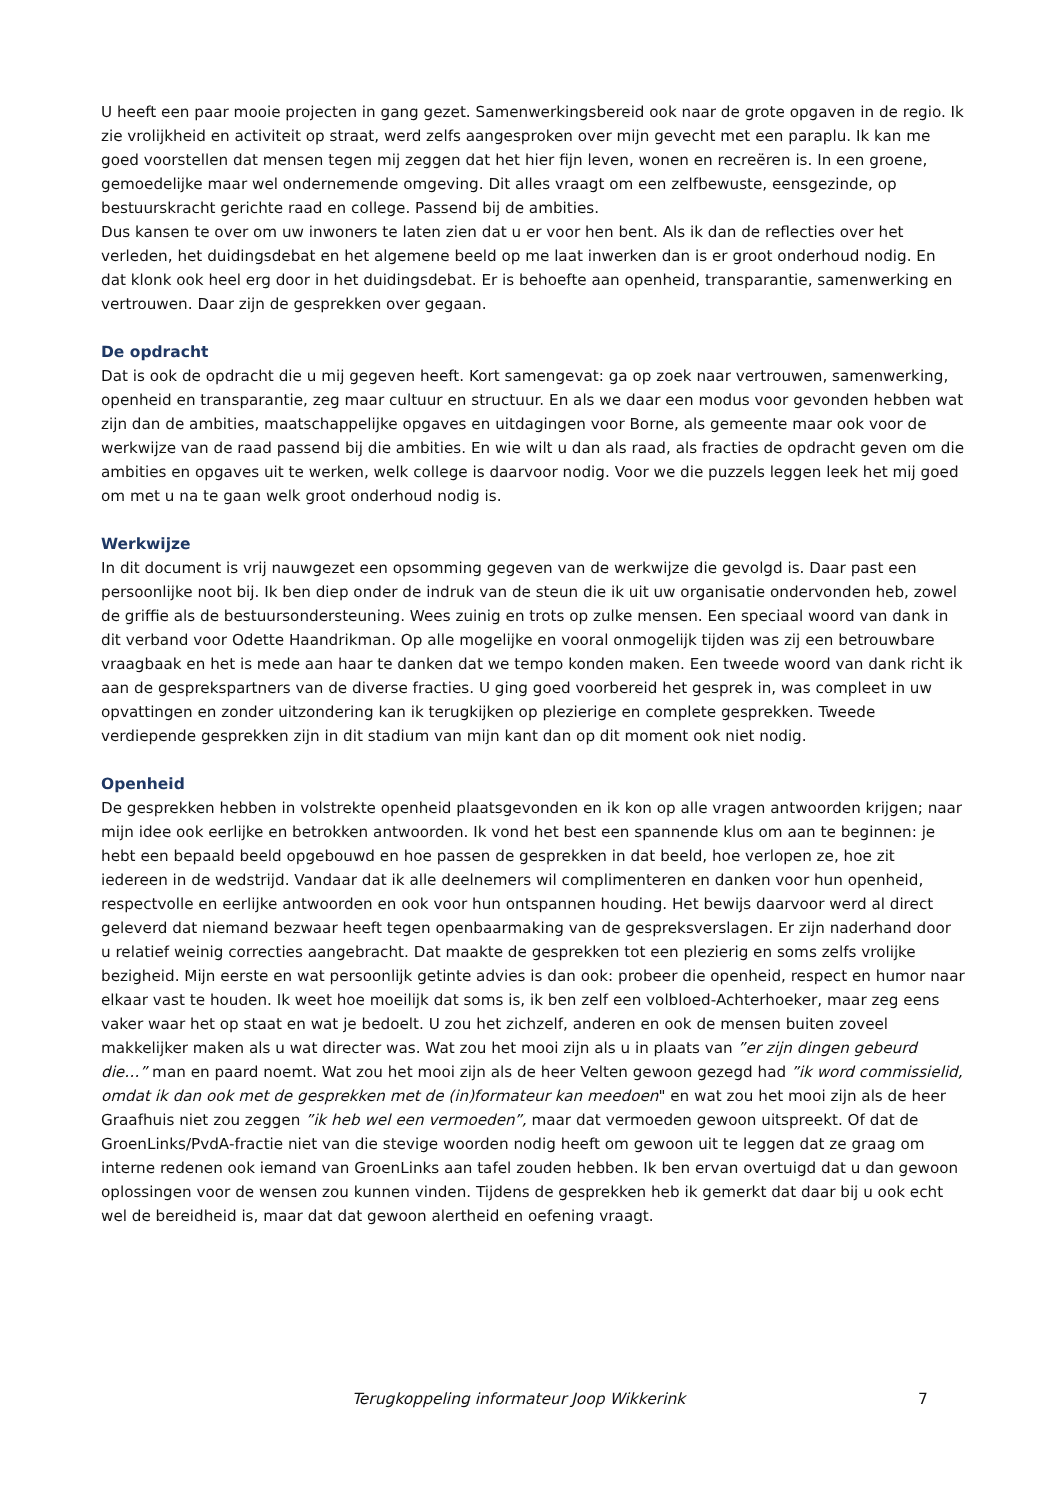U heeft een paar mooie projecten in gang gezet. Samenwerkingsbereid ook naar de grote opgaven in de regio. Ik zie vrolijkheid en activiteit op straat, werd zelfs aangesproken over mijn gevecht met een paraplu. Ik kan me goed voorstellen dat mensen tegen mij zeggen dat het hier fijn leven, wonen en recreëren is. In een groene, gemoedelijke maar wel ondernemende omgeving. Dit alles vraagt om een zelfbewuste, eensgezinde, op bestuurskracht gerichte raad en college. Passend bij de ambities.
Dus kansen te over om uw inwoners te laten zien dat u er voor hen bent. Als ik dan de reflecties over het verleden, het duidingsdebat en het algemene beeld op me laat inwerken dan is er groot onderhoud nodig. En dat klonk ook heel erg door in het duidingsdebat. Er is behoefte aan openheid, transparantie, samenwerking en vertrouwen. Daar zijn de gesprekken over gegaan.
De opdracht
Dat is ook de opdracht die u mij gegeven heeft. Kort samengevat: ga op zoek naar vertrouwen, samenwerking, openheid en transparantie, zeg maar cultuur en structuur. En als we daar een modus voor gevonden hebben wat zijn dan de ambities, maatschappelijke opgaves en uitdagingen voor Borne, als gemeente maar ook voor de werkwijze van de raad passend bij die ambities. En wie wilt u dan als raad, als fracties de opdracht geven om die ambities en opgaves uit te werken, welk college is daarvoor nodig. Voor we die puzzels leggen leek het mij goed om met u na te gaan welk groot onderhoud nodig is.
Werkwijze
In dit document is vrij nauwgezet een opsomming gegeven van de werkwijze die gevolgd is. Daar past een persoonlijke noot bij. Ik ben diep onder de indruk van de steun die ik uit uw organisatie ondervonden heb, zowel de griffie als de bestuursondersteuning. Wees zuinig en trots op zulke mensen. Een speciaal woord van dank in dit verband voor Odette Haandrikman. Op alle mogelijke en vooral onmogelijk tijden was zij een betrouwbare vraagbaak en het is mede aan haar te danken dat we tempo konden maken. Een tweede woord van dank richt ik aan de gesprekspartners van de diverse fracties. U ging goed voorbereid het gesprek in, was compleet in uw opvattingen en zonder uitzondering kan ik terugkijken op plezierige en complete gesprekken. Tweede verdiepende gesprekken zijn in dit stadium van mijn kant dan op dit moment ook niet nodig.
Openheid
De gesprekken hebben in volstrekte openheid plaatsgevonden en ik kon op alle vragen antwoorden krijgen; naar mijn idee ook eerlijke en betrokken antwoorden. Ik vond het best een spannende klus om aan te beginnen: je hebt een bepaald beeld opgebouwd en hoe passen de gesprekken in dat beeld, hoe verlopen ze, hoe zit iedereen in de wedstrijd. Vandaar dat ik alle deelnemers wil complimenteren en danken voor hun openheid, respectvolle en eerlijke antwoorden en ook voor hun ontspannen houding. Het bewijs daarvoor werd al direct geleverd dat niemand bezwaar heeft tegen openbaarmaking van de gespreksverslagen. Er zijn naderhand door u relatief weinig correcties aangebracht. Dat maakte de gesprekken tot een plezierig en soms zelfs vrolijke bezigheid. Mijn eerste en wat persoonlijk getinte advies is dan ook: probeer die openheid, respect en humor naar elkaar vast te houden. Ik weet hoe moeilijk dat soms is, ik ben zelf een volbloed-Achterhoeker, maar zeg eens vaker waar het op staat en wat je bedoelt. U zou het zichzelf, anderen en ook de mensen buiten zoveel makkelijker maken als u wat directer was. Wat zou het mooi zijn als u in plaats van ”er zijn dingen gebeurd die…” man en paard noemt. Wat zou het mooi zijn als de heer Velten gewoon gezegd had ”ik word commissielid, omdat ik dan ook met de gesprekken met de (in)formateur kan meedoen" en wat zou het mooi zijn als de heer Graafhuis niet zou zeggen ”ik heb wel een vermoeden”, maar dat vermoeden gewoon uitspreekt. Of dat de GroenLinks/PvdA-fractie niet van die stevige woorden nodig heeft om gewoon uit te leggen dat ze graag om interne redenen ook iemand van GroenLinks aan tafel zouden hebben. Ik ben ervan overtuigd dat u dan gewoon oplossingen voor de wensen zou kunnen vinden. Tijdens de gesprekken heb ik gemerkt dat daar bij u ook echt wel de bereidheid is, maar dat dat gewoon alertheid en oefening vraagt.
Terugkoppeling informateur Joop Wikkerink 7